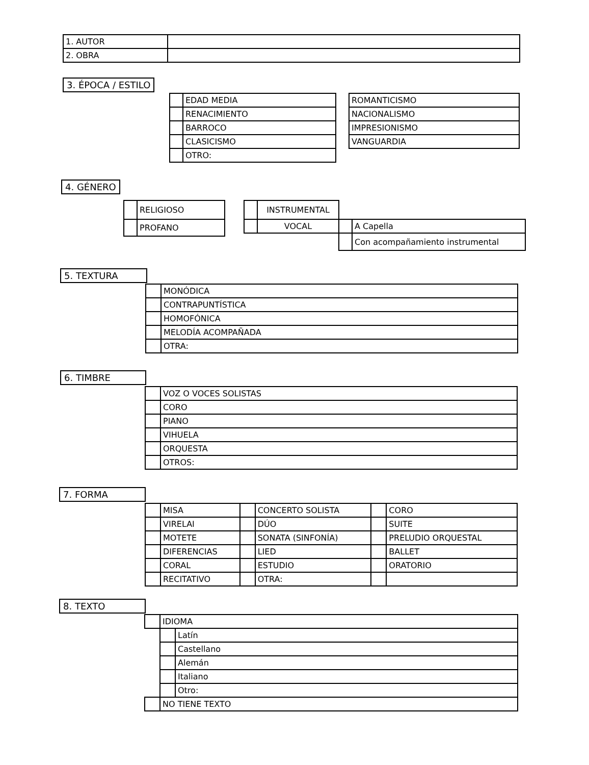| 1. AUTOR | |
| 2. OBRA | |
3. ÉPOCA / ESTILO
| | EDAD MEDIA | | ROMANTICISMO |
| | RENACIMIENTO | | NACIONALISMO |
| | BARROCO | | IMPRESIONISMO |
| | CLASICISMO | | VANGUARDIA |
| | OTRO: | | |
4. GÉNERO
| | RELIGIOSO |
| | PROFANO |
| | INSTRUMENTAL | | |
| | VOCAL | | A Capella |
| | | | Con acompañamiento instrumental |
5. TEXTURA
| | MONÓDICA |
| | CONTRAPUNTÍSTICA |
| | HOMOFÓNICA |
| | MELODÍA ACOMPAÑADA |
| | OTRA: |
6. TIMBRE
| | VOZ O VOCES SOLISTAS |
| | CORO |
| | PIANO |
| | VIHUELA |
| | ORQUESTA |
| | OTROS: |
7. FORMA
| | MISA | | CONCERTO SOLISTA | | CORO |
| | VIRELAI | | DÚO | | SUITE |
| | MOTETE | | SONATA (SINFONÍA) | | PRELUDIO ORQUESTAL |
| | DIFERENCIAS | | LIED | | BALLET |
| | CORAL | | ESTUDIO | | ORATORIO |
| | RECITATIVO | | OTRA: | | |
8. TEXTO
| | IDIOMA | |
| | | Latín |
| | | Castellano |
| | | Alemán |
| | | Italiano |
| | | Otro: |
| | NO TIENE TEXTO | |